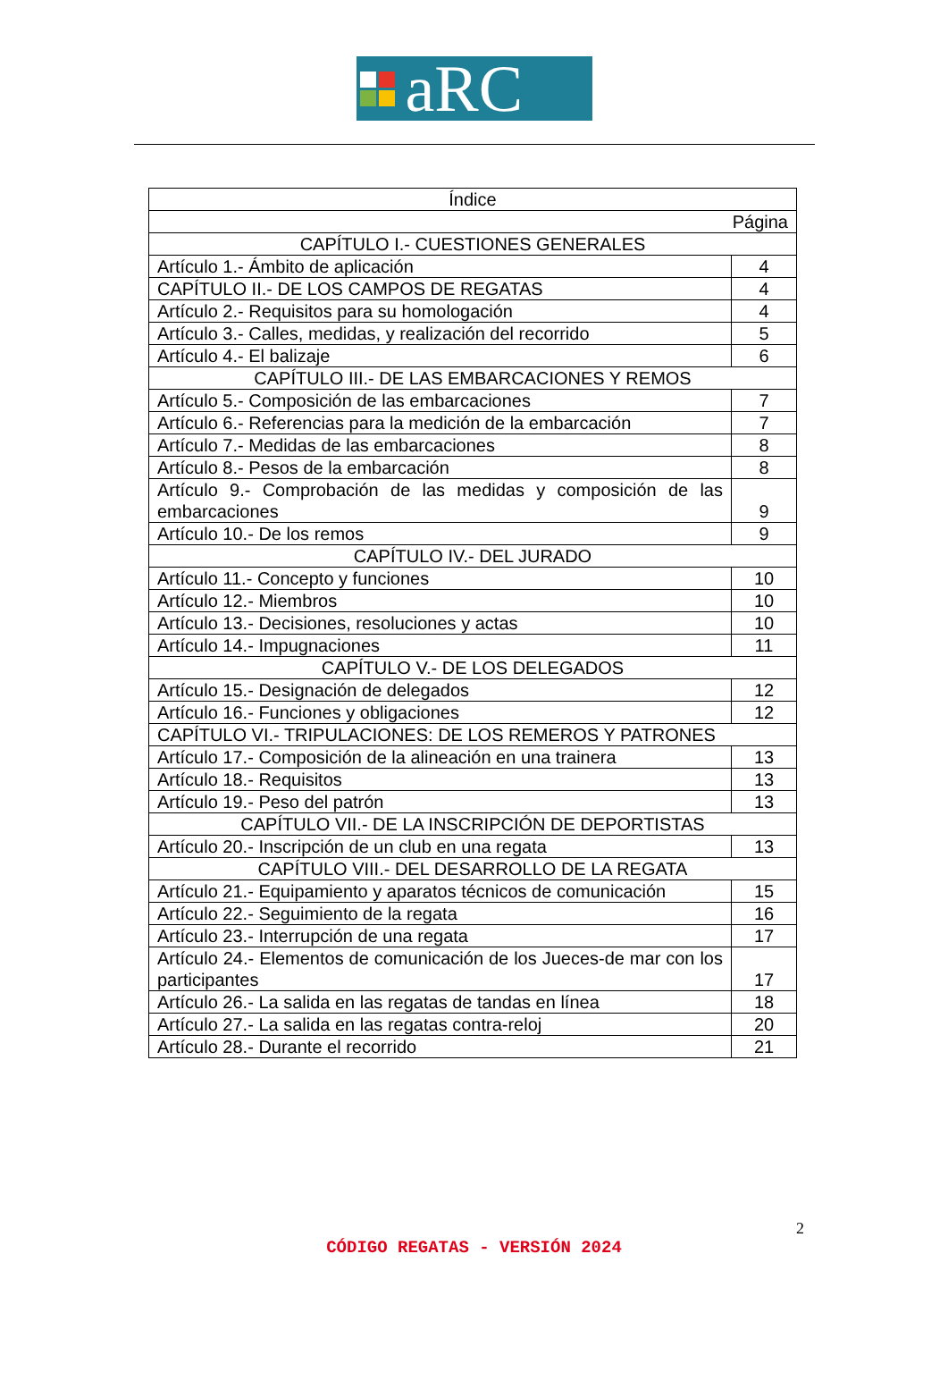aRC
| Índice | |
| Página | |
| CAPÍTULO I.- CUESTIONES GENERALES | |
| Artículo 1.- Ámbito de aplicación | 4 |
| CAPÍTULO II.- DE LOS CAMPOS DE REGATAS | 4 |
| Artículo 2.- Requisitos para su homologación | 4 |
| Artículo 3.- Calles, medidas, y realización del recorrido | 5 |
| Artículo 4.- El balizaje | 6 |
| CAPÍTULO III.- DE LAS EMBARCACIONES Y REMOS | |
| Artículo 5.- Composición de las embarcaciones | 7 |
| Artículo 6.- Referencias para la medición de la embarcación | 7 |
| Artículo 7.- Medidas de las embarcaciones | 8 |
| Artículo 8.- Pesos de la embarcación | 8 |
| Artículo 9.- Comprobación de las medidas y composición de las embarcaciones | 9 |
| Artículo 10.- De los remos | 9 |
| CAPÍTULO IV.- DEL JURADO | |
| Artículo 11.- Concepto y funciones | 10 |
| Artículo 12.- Miembros | 10 |
| Artículo 13.- Decisiones, resoluciones y actas | 10 |
| Artículo 14.- Impugnaciones | 11 |
| CAPÍTULO V.- DE LOS DELEGADOS | |
| Artículo 15.- Designación de delegados | 12 |
| Artículo 16.- Funciones y obligaciones | 12 |
| CAPÍTULO VI.- TRIPULACIONES: DE LOS REMEROS Y PATRONES | |
| Artículo 17.- Composición de la alineación en una trainera | 13 |
| Artículo 18.- Requisitos | 13 |
| Artículo 19.- Peso del patrón | 13 |
| CAPÍTULO VII.- DE LA INSCRIPCIÓN DE DEPORTISTAS | |
| Artículo 20.- Inscripción de un club en una regata | 13 |
| CAPÍTULO VIII.- DEL DESARROLLO DE LA REGATA | |
| Artículo 21.- Equipamiento y aparatos técnicos de comunicación | 15 |
| Artículo 22.- Seguimiento de la regata | 16 |
| Artículo 23.- Interrupción de una regata | 17 |
| Artículo 24.- Elementos de comunicación de los Jueces-de mar con los participantes | 17 |
| Artículo 26.- La salida en las regatas de tandas en línea | 18 |
| Artículo 27.- La salida en las regatas contra-reloj | 20 |
| Artículo 28.- Durante el recorrido | 21 |
2
CÓDIGO REGATAS - VERSIÓN 2024